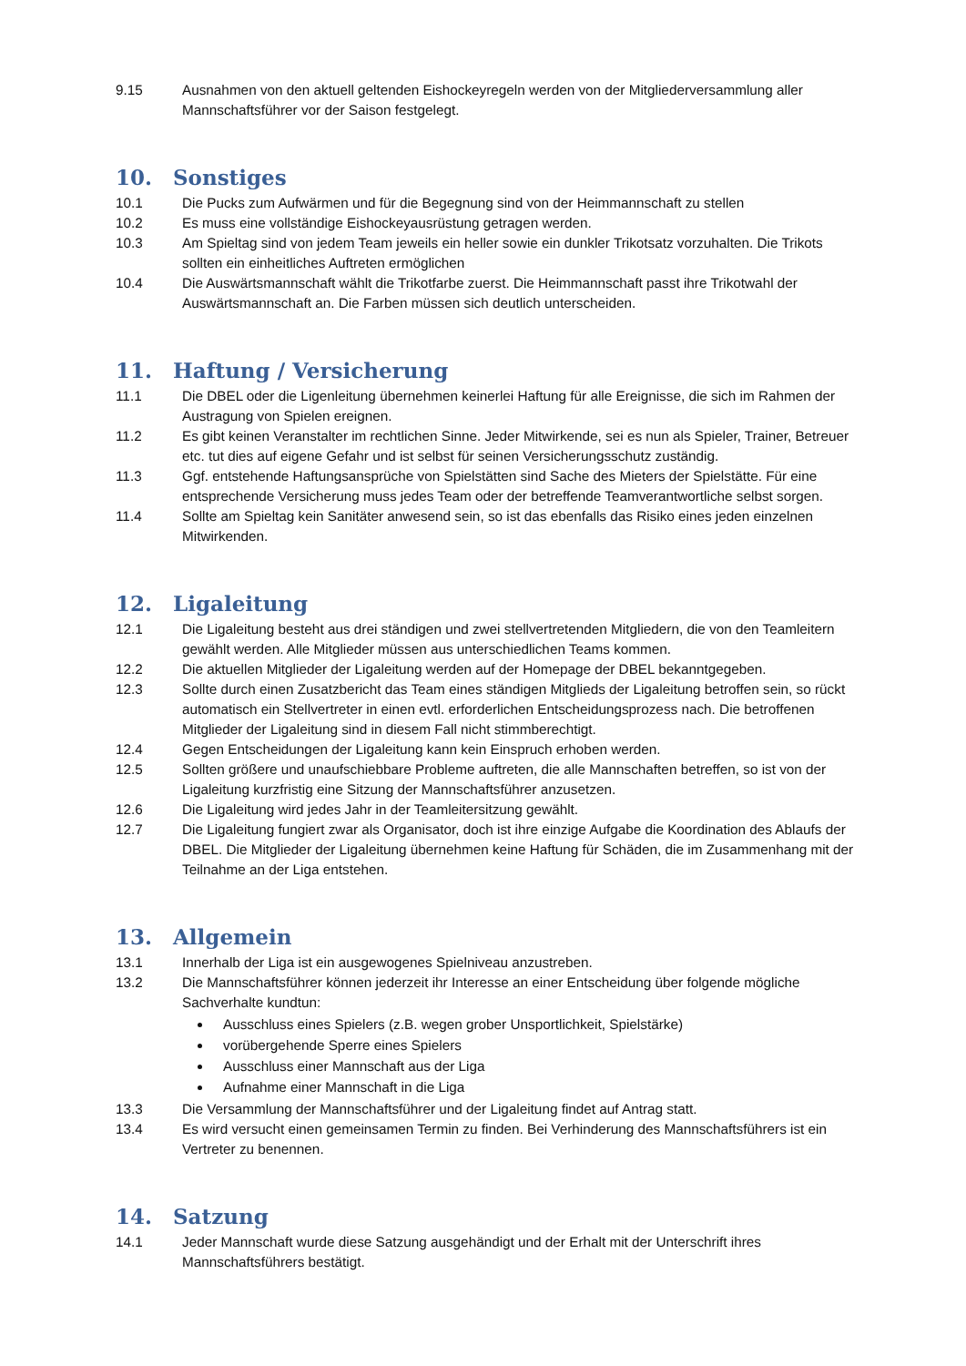9.15 Ausnahmen von den aktuell geltenden Eishockeyregeln werden von der Mitgliederversammlung aller Mannschaftsführer vor der Saison festgelegt.
10. Sonstiges
10.1 Die Pucks zum Aufwärmen und für die Begegnung sind von der Heimmannschaft zu stellen
10.2 Es muss eine vollständige Eishockeyausrüstung getragen werden.
10.3 Am Spieltag sind von jedem Team jeweils ein heller sowie ein dunkler Trikotsatz vorzuhalten. Die Trikots sollten ein einheitliches Auftreten ermöglichen
10.4 Die Auswärtsmannschaft wählt die Trikotfarbe zuerst. Die Heimmannschaft passt ihre Trikotwahl der Auswärtsmannschaft an. Die Farben müssen sich deutlich unterscheiden.
11. Haftung / Versicherung
11.1 Die DBEL oder die Ligenleitung übernehmen keinerlei Haftung für alle Ereignisse, die sich im Rahmen der Austragung von Spielen ereignen.
11.2 Es gibt keinen Veranstalter im rechtlichen Sinne. Jeder Mitwirkende, sei es nun als Spieler, Trainer, Betreuer etc. tut dies auf eigene Gefahr und ist selbst für seinen Versicherungsschutz zuständig.
11.3 Ggf. entstehende Haftungsansprüche von Spielstätten sind Sache des Mieters der Spielstätte. Für eine entsprechende Versicherung muss jedes Team oder der betreffende Teamverantwortliche selbst sorgen.
11.4 Sollte am Spieltag kein Sanitäter anwesend sein, so ist das ebenfalls das Risiko eines jeden einzelnen Mitwirkenden.
12. Ligaleitung
12.1 Die Ligaleitung besteht aus drei ständigen und zwei stellvertretenden Mitgliedern, die von den Teamleitern gewählt werden. Alle Mitglieder müssen aus unterschiedlichen Teams kommen.
12.2 Die aktuellen Mitglieder der Ligaleitung werden auf der Homepage der DBEL bekanntgegeben.
12.3 Sollte durch einen Zusatzbericht das Team eines ständigen Mitglieds der Ligaleitung betroffen sein, so rückt automatisch ein Stellvertreter in einen evtl. erforderlichen Entscheidungsprozess nach. Die betroffenen Mitglieder der Ligaleitung sind in diesem Fall nicht stimmberechtigt.
12.4 Gegen Entscheidungen der Ligaleitung kann kein Einspruch erhoben werden.
12.5 Sollten größere und unaufschiebbare Probleme auftreten, die alle Mannschaften betreffen, so ist von der Ligaleitung kurzfristig eine Sitzung der Mannschaftsführer anzusetzen.
12.6 Die Ligaleitung wird jedes Jahr in der Teamleitersitzung gewählt.
12.7 Die Ligaleitung fungiert zwar als Organisator, doch ist ihre einzige Aufgabe die Koordination des Ablaufs der DBEL. Die Mitglieder der Ligaleitung übernehmen keine Haftung für Schäden, die im Zusammenhang mit der Teilnahme an der Liga entstehen.
13. Allgemein
13.1 Innerhalb der Liga ist ein ausgewogenes Spielniveau anzustreben.
13.2 Die Mannschaftsführer können jederzeit ihr Interesse an einer Entscheidung über folgende mögliche Sachverhalte kundtun:
Ausschluss eines Spielers (z.B. wegen grober Unsportlichkeit, Spielstärke)
vorübergehende Sperre eines Spielers
Ausschluss einer Mannschaft aus der Liga
Aufnahme einer Mannschaft in die Liga
13.3 Die Versammlung der Mannschaftsführer und der Ligaleitung findet auf Antrag statt.
13.4 Es wird versucht einen gemeinsamen Termin zu finden. Bei Verhinderung des Mannschaftsführers ist ein Vertreter zu benennen.
14. Satzung
14.1 Jeder Mannschaft wurde diese Satzung ausgehändigt und der Erhalt mit der Unterschrift ihres Mannschaftsführers bestätigt.